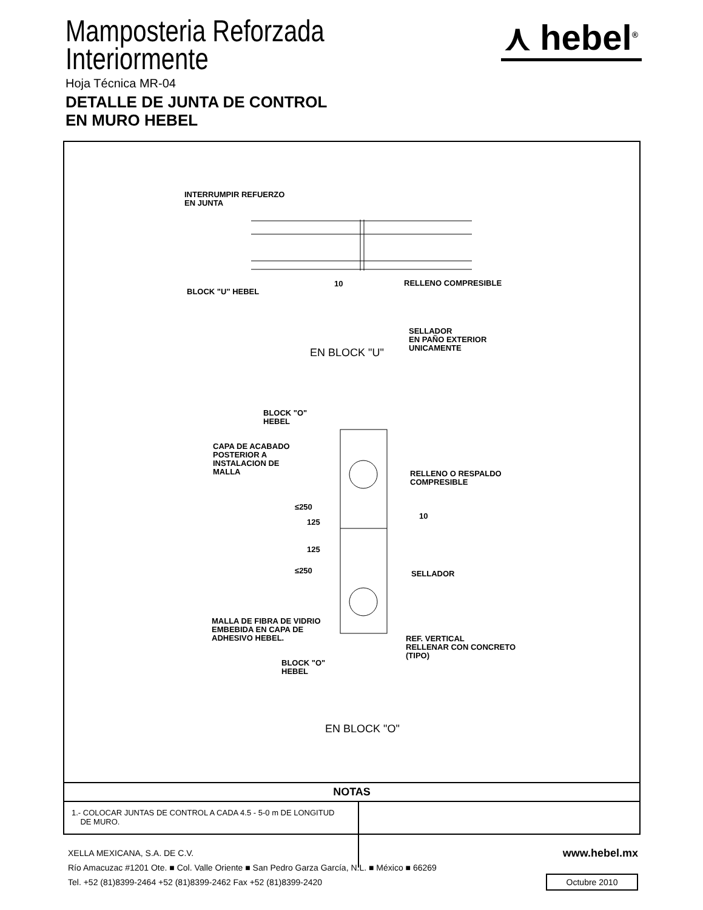Mamposteria Reforzada
Interiormente
Hoja Técnica MR-04
DETALLE DE JUNTA DE CONTROL
EN MURO HEBEL
⋏ hebel<sup>®</sup>
INTERRUMPIR REFUERZO
EN JUNTA
BLOCK "U" HEBEL
10 RELLENO COMPRESIBLE
SELLADOR
EN PAÑO EXTERIOR
UNICAMENTE
EN BLOCK "U"
BLOCK "O"
HEBEL
CAPA DE ACABADO
POSTERIOR A
INSTALACION DE
MALLA
RELLENO O RESPALDO
COMPRESIBLE
≤250
125
10
125
≤250 SELLADOR
MALLA DE FIBRA DE VIDRIO
EMBEBIDA EN CAPA DE
ADHESIVO HEBEL.
REF. VERTICAL
RELLENAR CON CONCRETO
(TIPO)
BLOCK "O"
HEBEL
EN BLOCK "O"
NOTAS
1.- COLOCAR JUNTAS DE CONTROL A CADA 4.5 - 5-0 m DE LONGITUD
DE MURO.
XELLA MEXICANA, S.A. DE C.V.
Río Amacuzac #1201 Ote. ■ Col. Valle Oriente ■ San Pedro Garza García, N.L. ■ México ■ 66269
Tel. +52 (81)8399-2464 +52 (81)8399-2462 Fax +52 (81)8399-2420
www.hebel.mx
Octubre 2010